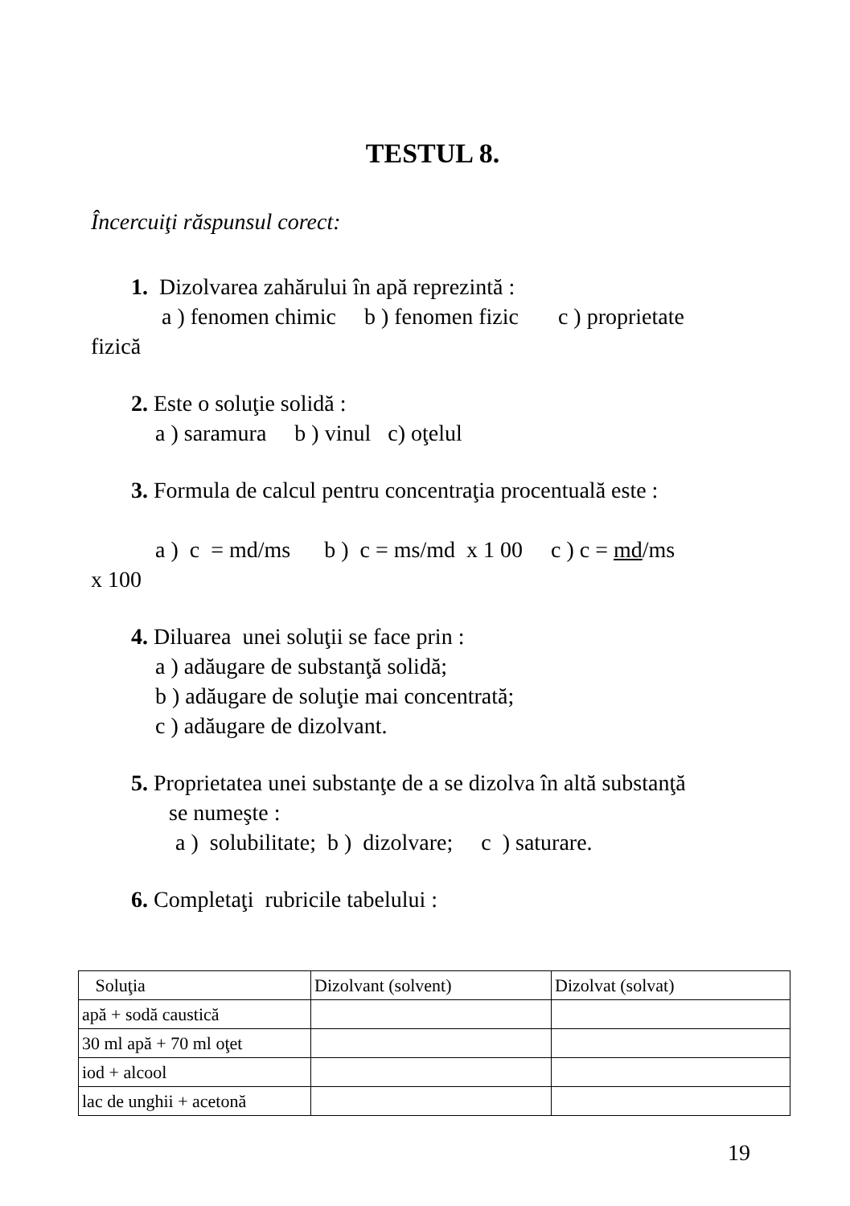TESTUL 8.
Încercuiţi răspunsul corect:
1. Dizolvarea zahărului în apă reprezintă :
a ) fenomen chimic b ) fenomen fizic c ) proprietate
fizică
2. Este o soluţie solidă :
a ) saramura b ) vinul c) oţelul
3. Formula de calcul pentru concentraţia procentuală este :
a ) c = md/ms b ) c = ms/md x 1 00 c ) c = md/ms
x 100
4. Diluarea unei soluţii se face prin :
a ) adăugare de substanţă solidă;
b ) adăugare de soluţie mai concentrată;
c ) adăugare de dizolvant.
5. Proprietatea unei substanţe de a se dizolva în altă substanţă
se numeşte :
a ) solubilitate; b ) dizolvare; c ) saturare.
6. Completaţi rubricile tabelului :
| Soluţia | Dizolvant (solvent) | Dizolvat (solvat) |
| --- | --- | --- |
| apă + sodă caustică | | |
| 30 ml apă + 70 ml oţet | | |
| iod + alcool | | |
| lac de unghii + acetonă | | |
19